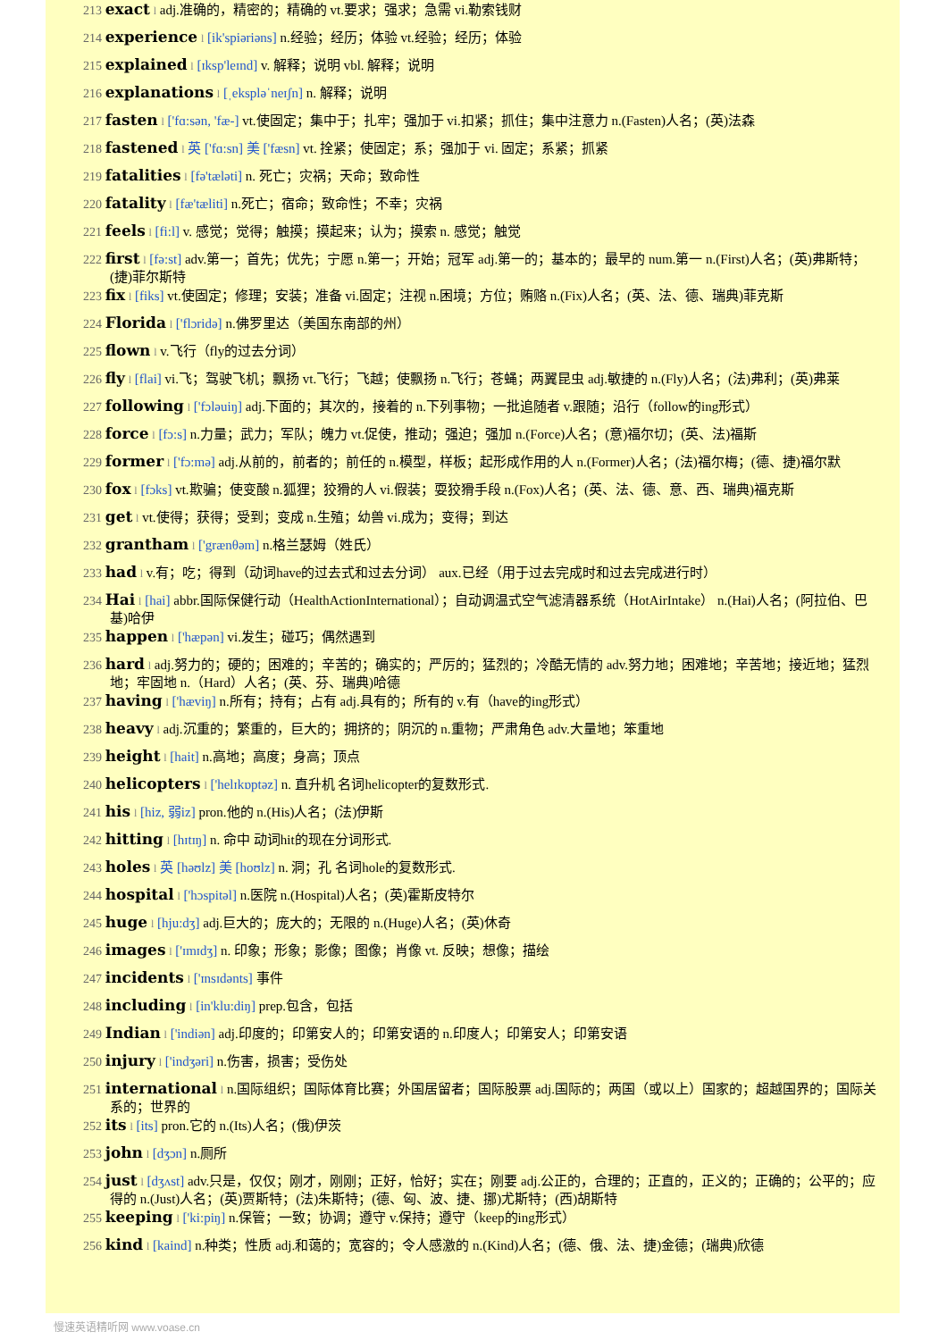213 exact l adj.准确的，精密的；精确的 vt.要求；强求；急需 vi.勒索钱财
214 experience l [ik'spiəriəns] n.经验；经历；体验 vt.经验；经历；体验
215 explained l [ɪksp'leɪnd] v. 解释；说明 vbl. 解释；说明
216 explanations l [ˌekspləˈneɪʃn] n. 解释；说明
217 fasten l ['fɑ:sən, 'fæ-] vt.使固定；集中于；扎牢；强加于 vi.扣紧；抓住；集中注意力 n.(Fasten)人名；(英)法森
218 fastened l 英 ['fɑ:sn] 美 ['fæsn] vt. 拴紧；使固定；系；强加于 vi. 固定；系紧；抓紧
219 fatalities l [fə'tæləti] n. 死亡；灾祸；天命；致命性
220 fatality l [fæ'tæliti] n.死亡；宿命；致命性；不幸；灾祸
221 feels l [fi:l] v. 感觉；觉得；触摸；摸起来；认为；摸索 n. 感觉；触觉
222 first l [fə:st] adv.第一；首先；优先；宁愿 n.第一；开始；冠军 adj.第一的；基本的；最早的 num.第一 n.(First)人名；(英)弗斯特；(捷)菲尔斯特
223 fix l [fiks] vt.使固定；修理；安装；准备 vi.固定；注视 n.困境；方位；贿赂 n.(Fix)人名；(英、法、德、瑞典)菲克斯
224 Florida l ['flɔridə] n.佛罗里达（美国东南部的州）
225 flown l v.飞行（fly的过去分词）
226 fly l [flai] vi.飞；驾驶飞机；飘扬 vt.飞行；飞越；使飘扬 n.飞行；苍蝇；两翼昆虫 adj.敏捷的 n.(Fly)人名；(法)弗利；(英)弗莱
227 following l ['fɔləuiŋ] adj.下面的；其次的，接着的 n.下列事物；一批追随者 v.跟随；沿行（follow的ing形式）
228 force l [fɔ:s] n.力量；武力；军队；魄力 vt.促使，推动；强迫；强加 n.(Force)人名；(意)福尔切；(英、法)福斯
229 former l ['fɔ:mə] adj.从前的，前者的；前任的 n.模型，样板；起形成作用的人 n.(Former)人名；(法)福尔梅；(德、捷)福尔默
230 fox l [fɔks] vt.欺骗；使变酸 n.狐狸；狡猾的人 vi.假装；耍狡猾手段 n.(Fox)人名；(英、法、德、意、西、瑞典)福克斯
231 get l vt.使得；获得；受到；变成 n.生殖；幼兽 vi.成为；变得；到达
232 grantham l ['grænθəm] n.格兰瑟姆（姓氏）
233 had l v.有；吃；得到（动词have的过去式和过去分词） aux.已经（用于过去完成时和过去完成进行时）
234 Hai l [hai] abbr.国际保健行动（HealthActionInternational）；自动调温式空气滤清器系统（HotAirIntake） n.(Hai)人名；(阿拉伯、巴基)哈伊
235 happen l ['hæpən] vi.发生；碰巧；偶然遇到
236 hard l adj.努力的；硬的；困难的；辛苦的；确实的；严厉的；猛烈的；冷酷无情的 adv.努力地；困难地；辛苦地；接近地；猛烈地；牢固地 n.（Hard）人名；(英、芬、瑞典)哈德
237 having l ['hæviŋ] n.所有；持有；占有 adj.具有的；所有的 v.有（have的ing形式）
238 heavy l adj.沉重的；繁重的，巨大的；拥挤的；阴沉的 n.重物；严肃角色 adv.大量地；笨重地
239 height l [hait] n.高地；高度；身高；顶点
240 helicopters l ['helɪkɒptəz] n. 直升机 名词helicopter的复数形式.
241 his l [hiz, 弱iz] pron.他的 n.(His)人名；(法)伊斯
242 hitting l [hɪtɪŋ] n. 命中 动词hit的现在分词形式.
243 holes l 英 [həʊlz] 美 [hoʊlz] n. 洞；孔 名词hole的复数形式.
244 hospital l ['hɔspitəl] n.医院 n.(Hospital)人名；(英)霍斯皮特尔
245 huge l [hju:dʒ] adj.巨大的；庞大的；无限的 n.(Huge)人名；(英)休奇
246 images l ['ɪmɪdʒ] n. 印象；形象；影像；图像；肖像 vt. 反映；想像；描绘
247 incidents l ['ɪnsɪdənts] 事件
248 including l [in'klu:diŋ] prep.包含，包括
249 Indian l ['indiən] adj.印度的；印第安人的；印第安语的 n.印度人；印第安人；印第安语
250 injury l ['indʒəri] n.伤害，损害；受伤处
251 international l n.国际组织；国际体育比赛；外国居留者；国际股票 adj.国际的；两国（或以上）国家的；超越国界的；国际关系的；世界的
252 its l [its] pron.它的 n.(Its)人名；(俄)伊茨
253 john l [dʒɔn] n.厕所
254 just l [dʒʌst] adv.只是，仅仅；刚才，刚刚；正好，恰好；实在；刚要 adj.公正的，合理的；正直的，正义的；正确的；公平的；应得的 n.(Just)人名；(英)贾斯特；(法)朱斯特；(德、匈、波、捷、挪)尤斯特；(西)胡斯特
255 keeping l ['ki:piŋ] n.保管；一致；协调；遵守 v.保持；遵守（keep的ing形式）
256 kind l [kaind] n.种类；性质 adj.和蔼的；宽容的；令人感激的 n.(Kind)人名；(德、俄、法、捷)金德；(瑞典)欣德
慢速英语精听网 www.voase.cn